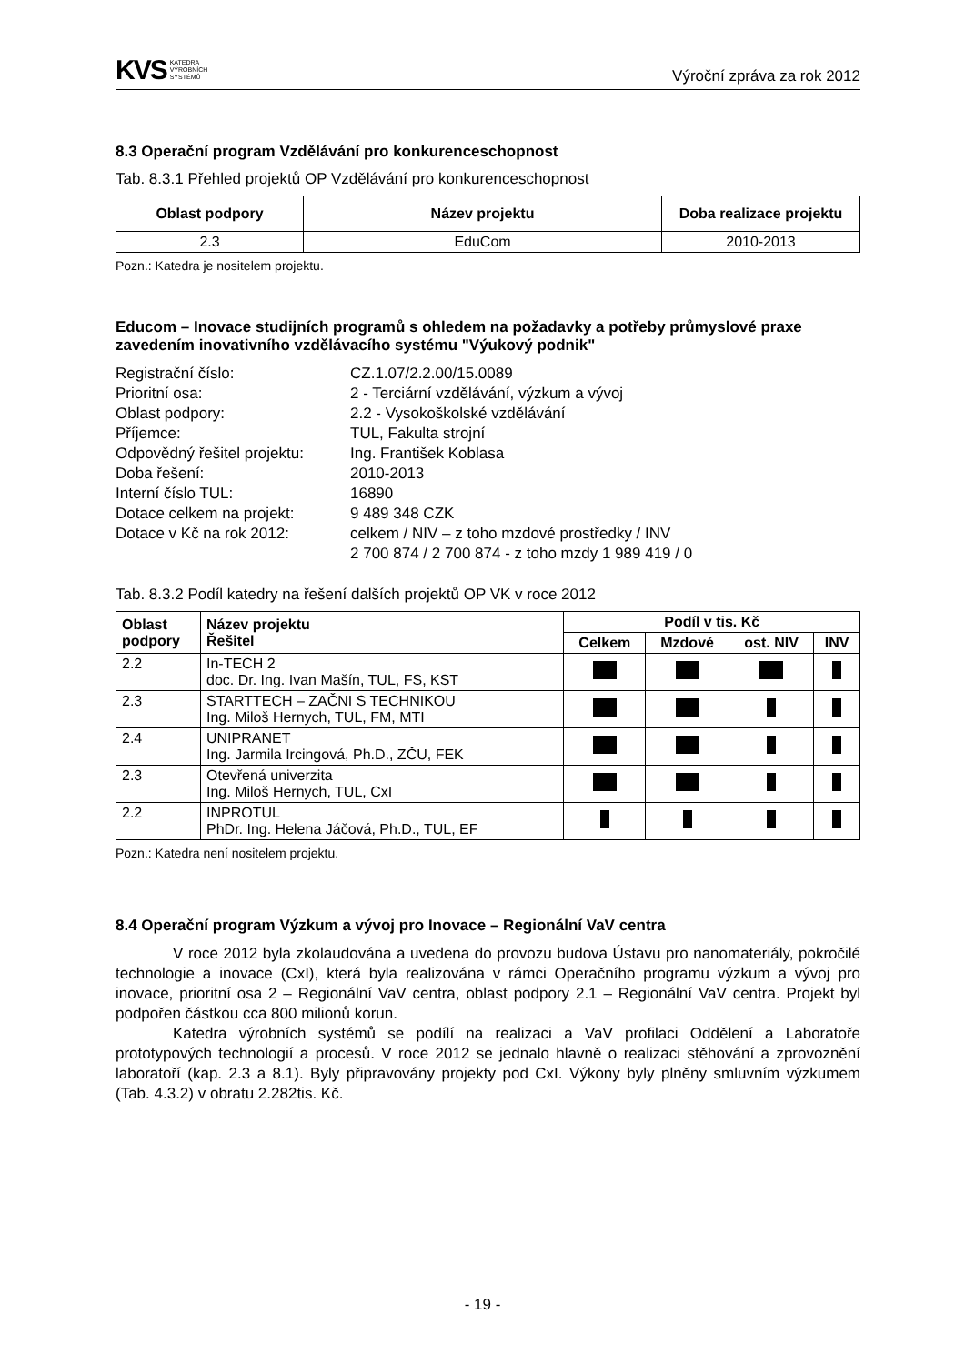KVS KATEDRA
VÝROBNÍCH
SYSTÉMŮ
Výroční zpráva za rok 2012
8.3 Operační program Vzdělávání pro konkurenceschopnost
Tab. 8.3.1 Přehled projektů OP Vzdělávání pro konkurenceschopnost
| Oblast podpory | Název projektu | Doba realizace projektu |
| --- | --- | --- |
| 2.3 | EduCom | 2010-2013 |
Pozn.: Katedra je nositelem projektu.
Educom – Inovace studijních programů s ohledem na požadavky a potřeby průmyslové praxe zavedením inovativního vzdělávacího systému "Výukový podnik"
Registrační číslo:
CZ.1.07/2.2.00/15.0089
Prioritní osa:
2 - Terciární vzdělávání, výzkum a vývoj
Oblast podpory:
2.2 - Vysokoškolské vzdělávání
Příjemce:
TUL, Fakulta strojní
Odpovědný řešitel projektu:
Ing. František Koblasa
Doba řešení:
2010-2013
Interní číslo TUL:
16890
Dotace celkem na projekt:
9 489 348 CZK
Dotace v Kč na rok 2012:
celkem / NIV – z toho mzdové prostředky / INV
2 700 874 / 2 700 874 - z toho mzdy 1 989 419 / 0
Tab. 8.3.2 Podíl katedry na řešení dalších projektů OP VK v roce 2012
| Oblast podpory | Název projektu Řešitel | Podíl v tis. Kč | | | |
| --- | --- | --- | --- | --- | --- |
| | | Celkem | Mzdové | ost. NIV | INV |
| 2.2 | In-TECH 2 doc. Dr. Ing. Ivan Mašín, TUL, FS, KST | | | | |
| 2.3 | STARTTECH – ZAČNI S TECHNIKOU Ing. Miloš Hernych, TUL, FM, MTI | | | | |
| 2.4 | UNIPRANET Ing. Jarmila Ircingová, Ph.D., ZČU, FEK | | | | |
| 2.3 | Otevřená univerzita Ing. Miloš Hernych, TUL, CxI | | | | |
| 2.2 | INPROTUL PhDr. Ing. Helena Jáčová, Ph.D., TUL, EF | | | | |
Pozn.: Katedra není nositelem projektu.
8.4 Operační program Výzkum a vývoj pro Inovace – Regionální VaV centra
V roce 2012 byla zkolaudována a uvedena do provozu budova Ústavu pro nanomateriály, pokročilé technologie a inovace (CxI), která byla realizována v rámci Operačního programu výzkum a vývoj pro inovace, prioritní osa 2 – Regionální VaV centra, oblast podpory 2.1 – Regionální VaV centra. Projekt byl podpořen částkou cca 800 milionů korun.
Katedra výrobních systémů se podílí na realizaci a VaV profilaci Oddělení a Laboratoře prototypových technologií a procesů. V roce 2012 se jednalo hlavně o realizaci stěhování a zprovoznění laboratoří (kap. 2.3 a 8.1). Byly připravovány projekty pod CxI. Výkony byly plněny smluvním výzkumem (Tab. 4.3.2) v obratu 2.282tis. Kč.
- 19 -